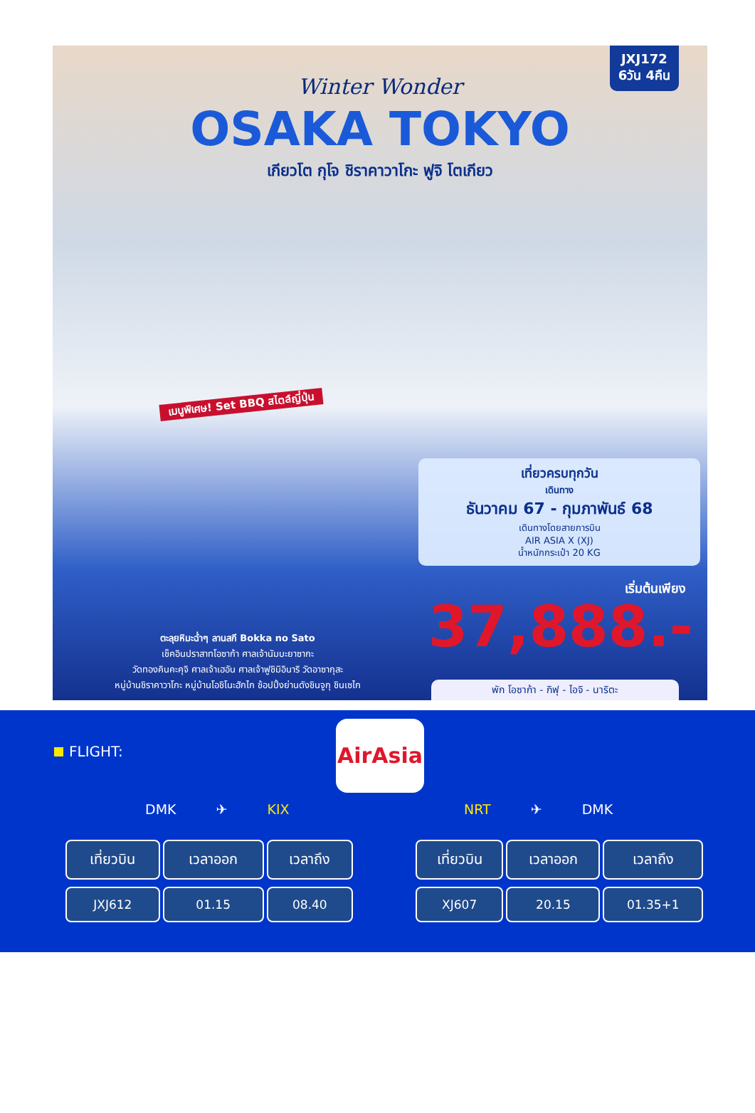JXJ172
6วัน 4คืน
Winter Wonder
OSAKA TOKYO
เกียวโต กุโจ ชิราคาวาโกะ ฟูจิ โตเกียว
เมนูพิเศษ! Set BBQ สไตล์ญี่ปุ่น
เที่ยวครบทุกวัน
เดินทาง
ธันวาคม 67 - กุมภาพันธ์ 68
เดินทางโดยสายการบิน
AIR ASIA X (XJ)
น้ำหนักกระเป๋า 20 KG
เริ่มต้นเพียง
37,888.-
ตะลุยหิมะฉ่ำๆ ลานสกี Bokka no Sato
เช็คอินปราสาทโอซาก้า ศาลเจ้านัมบะยาซากะ
วัดทองคินคะคุจิ ศาลเจ้าเฮอัน ศาลเจ้าฟูชิมิอินาริ วัดอาซากุสะ
หมู่บ้านชิราคาวาโกะ หมู่บ้านโอชิโนะฮักไก ช้อปปิ้งย่านดังชินจูกุ ชินเซไก
พัก โอซาก้า - กิฟุ - ไอจิ - นาริตะ
FLIGHT:
AirAsia
DMK ✈ KIX NRT ✈ DMK
| เที่ยวบิน | เวลาออก | เวลาถึง |
| --- | --- | --- |
| JXJ612 | 01.15 | 08.40 |
| เที่ยวบิน | เวลาออก | เวลาถึง |
| --- | --- | --- |
| XJ607 | 20.15 | 01.35+1 |